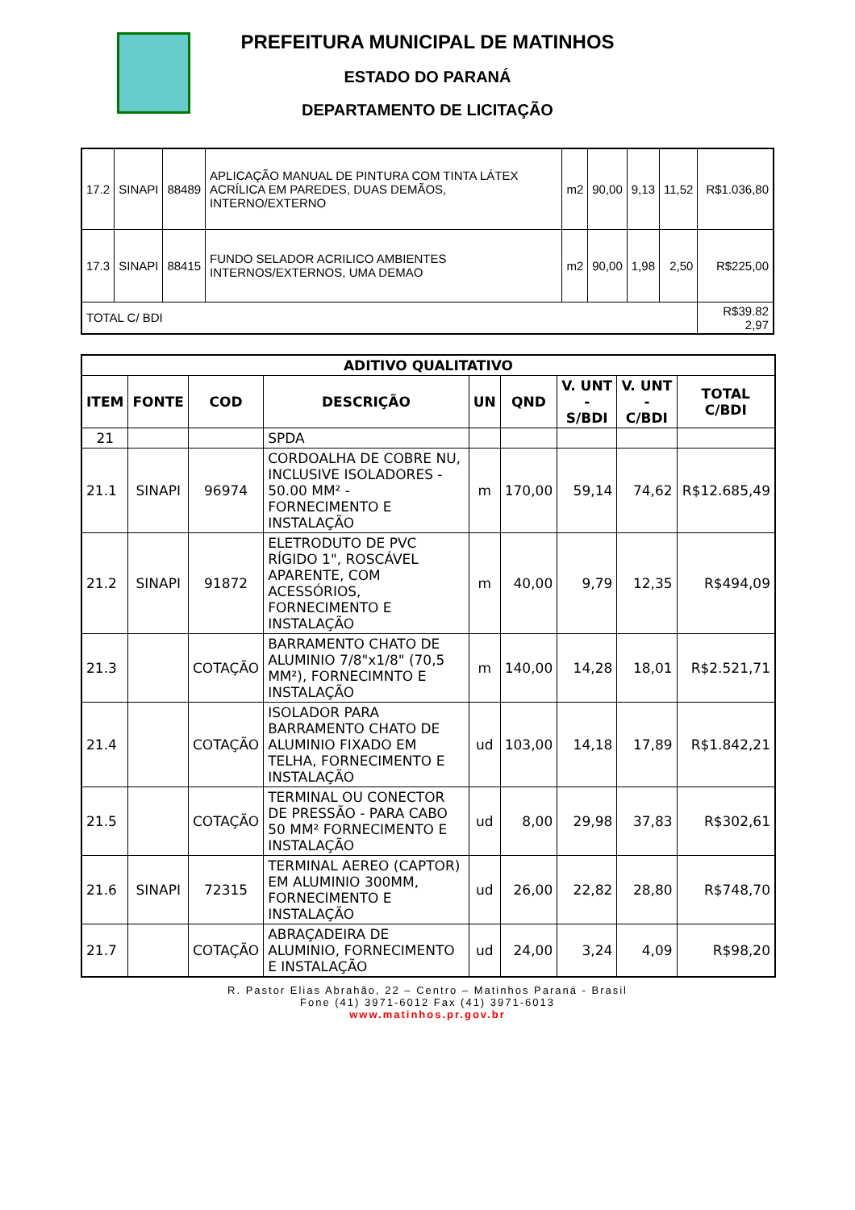PREFEITURA MUNICIPAL DE MATINHOS
ESTADO DO PARANÁ
DEPARTAMENTO DE LICITAÇÃO
| 17.2 | SINAPI | 88489 | APLICAÇÃO MANUAL DE PINTURA COM TINTA LÁTEX ACRÍLICA EM PAREDES, DUAS DEMÃOS, INTERNO/EXTERNO | m2 | 90,00 | 9,13 | 11,52 | R$1.036,80 |
| 17.3 | SINAPI | 88415 | FUNDO SELADOR ACRILICO AMBIENTES INTERNOS/EXTERNOS, UMA DEMAO | m2 | 90,00 | 1,98 | 2,50 | R$225,00 |
| TOTAL C/ BDI | | | | | | | | R$39.82 2,97 |
| ADITIVO QUALITATIVO | | | | | | | | |
| --- | --- | --- | --- | --- | --- | --- | --- | --- |
| ITEM | FONTE | COD | DESCRIÇÃO | UN | QND | V. UNT - S/BDI | V. UNT - C/BDI | TOTAL C/BDI |
| 21 | | | SPDA | | | | | |
| 21.1 | SINAPI | 96974 | CORDOALHA DE COBRE NU, INCLUSIVE ISOLADORES - 50.00 MM² - FORNECIMENTO E INSTALAÇÃO | m | 170,00 | 59,14 | 74,62 | R$12.685,49 |
| 21.2 | SINAPI | 91872 | ELETRODUTO DE PVC RÍGIDO 1", ROSCÁVEL APARENTE, COM ACESSÓRIOS, FORNECIMENTO E INSTALAÇÃO | m | 40,00 | 9,79 | 12,35 | R$494,09 |
| 21.3 | | COTAÇÃO | BARRAMENTO CHATO DE ALUMINIO 7/8"x1/8" (70,5 MM²), FORNECIMNTO E INSTALAÇÃO | m | 140,00 | 14,28 | 18,01 | R$2.521,71 |
| 21.4 | | COTAÇÃO | ISOLADOR PARA BARRAMENTO CHATO DE ALUMINIO FIXADO EM TELHA, FORNECIMENTO E INSTALAÇÃO | ud | 103,00 | 14,18 | 17,89 | R$1.842,21 |
| 21.5 | | COTAÇÃO | TERMINAL OU CONECTOR DE PRESSÃO - PARA CABO 50 MM² FORNECIMENTO E INSTALAÇÃO | ud | 8,00 | 29,98 | 37,83 | R$302,61 |
| 21.6 | SINAPI | 72315 | TERMINAL AEREO (CAPTOR) EM ALUMINIO 300MM, FORNECIMENTO E INSTALAÇÃO | ud | 26,00 | 22,82 | 28,80 | R$748,70 |
| 21.7 | | COTAÇÃO | ABRAÇADEIRA DE ALUMINIO, FORNECIMENTO E INSTALAÇÃO | ud | 24,00 | 3,24 | 4,09 | R$98,20 |
R. Pastor Elias Abrahão, 22 – Centro – Matinhos Paraná - Brasil
Fone (41) 3971-6012 Fax (41) 3971-6013
www.matinhos.pr.gov.br